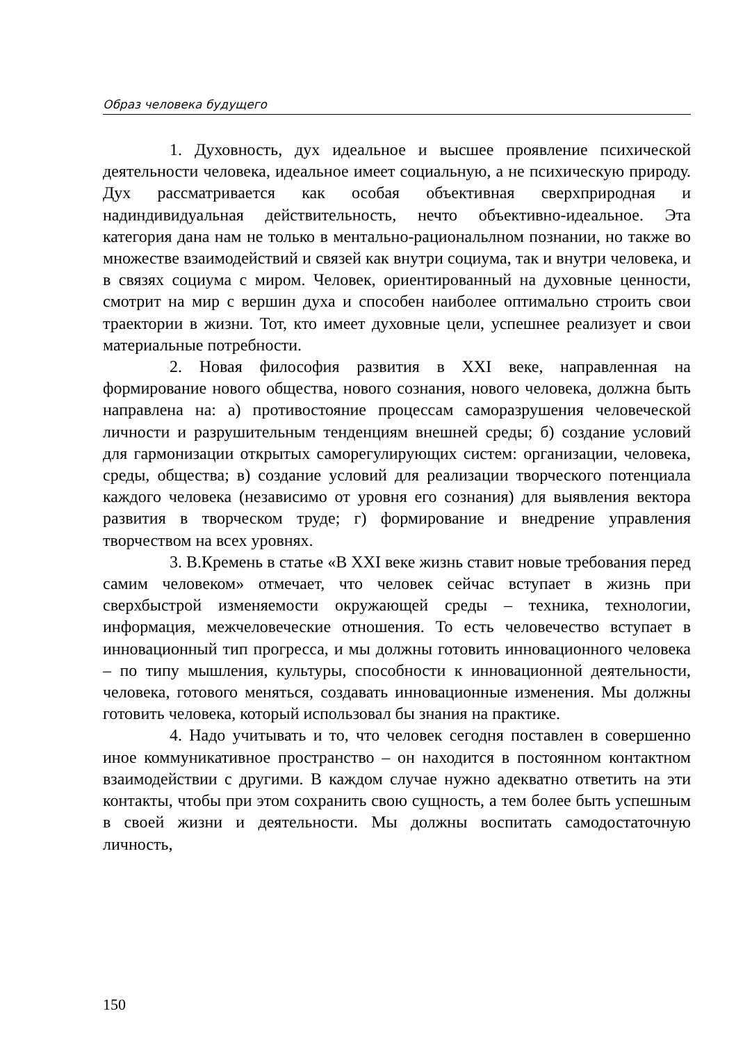Образ человека будущего
1. Духовность, дух идеальное и высшее проявление психической деятельности человека, идеальное имеет социальную, а не психическую природу. Дух рассматривается как особая объективная сверхприродная и надиндивидуальная действительность, нечто объективно-идеальное. Эта категория дана нам не только в ментально-рациональлном познании, но также во множестве взаимодействий и связей как внутри социума, так и внутри человека, и в связях социума с миром. Человек, ориентированный на духовные ценности, смотрит на мир с вершин духа и способен наиболее оптимально строить свои траектории в жизни. Тот, кто имеет духовные цели, успешнее реализует и свои материальные потребности.
2. Новая философия развития в XXI веке, направленная на формирование нового общества, нового сознания, нового человека, должна быть направлена на: а) противостояние процессам саморазрушения человеческой личности и разрушительным тенденциям внешней среды; б) создание условий для гармонизации открытых саморегулирующих систем: организации, человека, среды, общества; в) создание условий для реализации творческого потенциала каждого человека (независимо от уровня его сознания) для выявления вектора развития в творческом труде; г) формирование и внедрение управления творчеством на всех уровнях.
3. В.Кремень в статье «В XXI веке жизнь ставит новые требования перед самим человеком» отмечает, что человек сейчас вступает в жизнь при сверхбыстрой изменяемости окружающей среды – техника, технологии, информация, межчеловеческие отношения. То есть человечество вступает в инновационный тип прогресса, и мы должны готовить инновационного человека – по типу мышления, культуры, способности к инновационной деятельности, человека, готового меняться, создавать инновационные изменения. Мы должны готовить человека, который использовал бы знания на практике.
4. Надо учитывать и то, что человек сегодня поставлен в совершенно иное коммуникативное пространство – он находится в постоянном контактном взаимодействии с другими. В каждом случае нужно адекватно ответить на эти контакты, чтобы при этом сохранить свою сущность, а тем более быть успешным в своей жизни и деятельности. Мы должны воспитать самодостаточную личность,
150